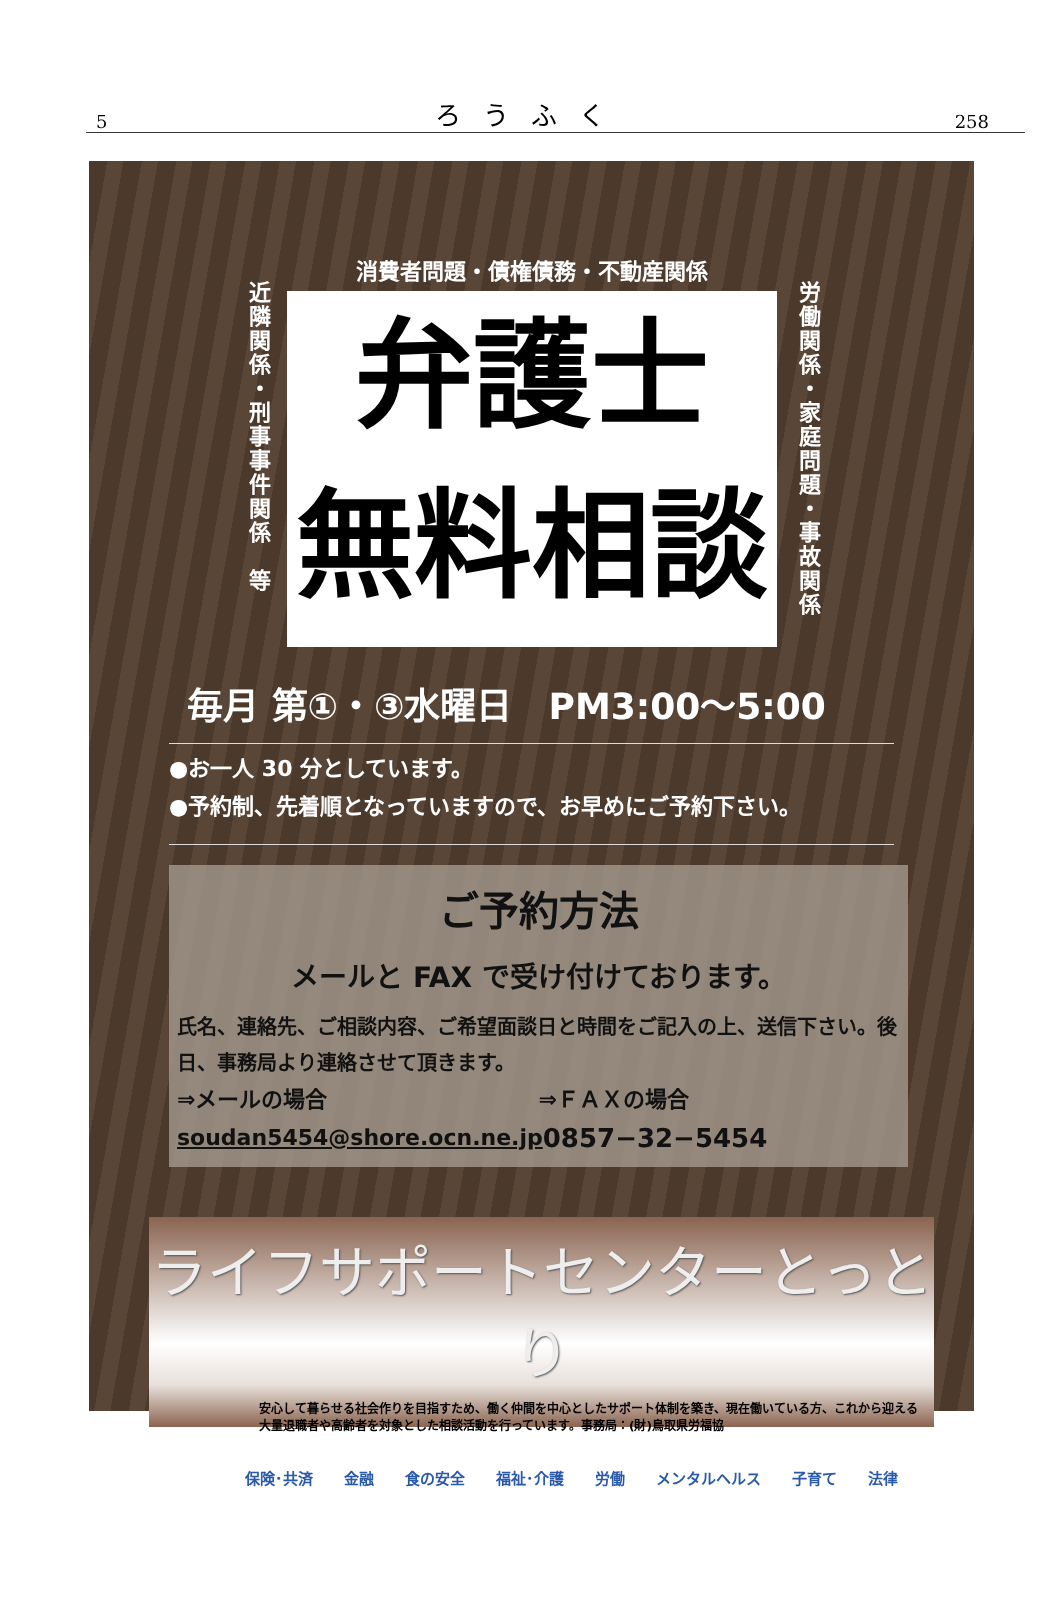5 ろうふく 258
消費者問題・債権債務・不動産関係
近隣関係・刑事事件関係　等
弁護士
無料相談
労働関係・家庭問題・事故関係
毎月 第①・③水曜日　PM3:00〜5:00
●お一人 30 分としています。
●予約制、先着順となっていますので、お早めにご予約下さい。
ご予約方法
メールと FAX で受け付けております。
氏名、連絡先、ご相談内容、ご希望面談日と時間をご記入の上、送信下さい。後日、事務局より連絡させて頂きます。
⇒メールの場合 ⇒ＦＡＸの場合
soudan5454@shore.ocn.ne.jp
0857−32−5454
ライフサポートセンターとっとり
安心して暮らせる社会作りを目指すため、働く仲間を中心としたサポート体制を築き、現在働いている方、これから迎える大量退職者や高齢者を対象とした相談活動を行っています。事務局：(財)鳥取県労福協
保険･共済 金融 食の安全 福祉･介護 労働 メンタルヘルス 子育て 法律